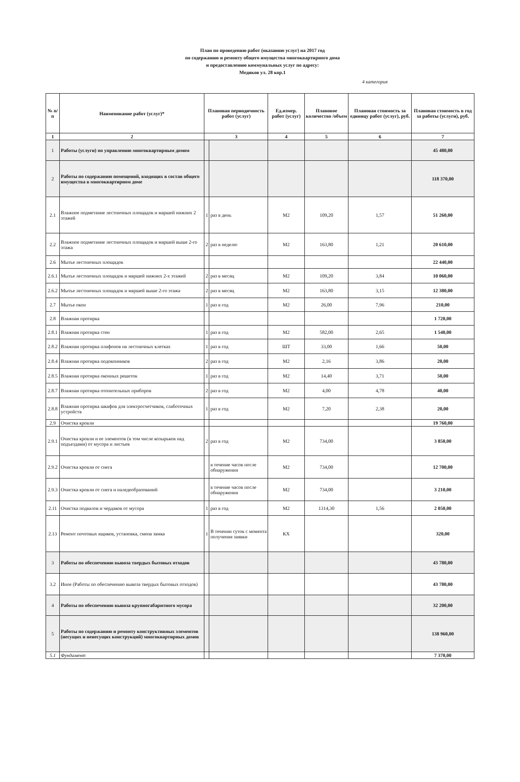План по проведению работ (оказанию услуг) на 2017 год
по содержанию и ремонту общего имущества многоквартирного дома
и предоставлению коммунальных услуг по адресу:
Медиков ул. 28 кор.1
4 категория
| № п/п | Наименование работ (услуг)* | Плановая периодичность работ (услуг) | | Ед.измер. работ (услуг) | Плановое количество /объем | Плановая стоимость за единицу работ (услуг), руб. | Плановая стоимость в год за работы (услуги), руб. |
| --- | --- | --- | --- | --- | --- | --- | --- |
| 1 | 2 | 3 | | 4 | 5 | 6 | 7 |
| 1 | Работы (услуги) по управлению многоквартирным домом | | | | | | 45 480,00 |
| 2 | Работы по содержанию помещений, входящих в состав общего имущества в многоквартирном доме | | | | | | 118 370,00 |
| 2.1 | Влажное подметание лестничных площадок и маршей нижних 2 этажей | 1 | раз в день | М2 | 109,20 | 1,57 | 51 260,00 |
| 2.2 | Влажное подметание лестничных площадок и маршей выше 2-го этажа | 2 | раз в неделю | М2 | 163,80 | 1,21 | 20 610,00 |
| 2.6 | Мытье лестничных площадок | | | | | | 22 440,00 |
| 2.6.1 | Мытье лестничных площадок и маршей нижних 2-х этажей | 2 | раз в месяц | М2 | 109,20 | 3,84 | 10 060,00 |
| 2.6.2 | Мытье лестничных площадок и маршей выше 2-го этажа | 2 | раз в месяц | М2 | 163,80 | 3,15 | 12 380,00 |
| 2.7 | Мытье окон | 1 | раз в год | М2 | 26,00 | 7,96 | 210,00 |
| 2.8 | Влажная протирка | | | | | | 1 720,00 |
| 2.8.1 | Влажная протирка стен | 1 | раз в год | М2 | 582,00 | 2,65 | 1 540,00 |
| 2.8.2 | Влажная протирка плафонов на лестничных клетках | 1 | раз в год | ШТ | 33,00 | 1,66 | 50,00 |
| 2.8.4 | Влажная протирка подоконников | 2 | раз в год | М2 | 2,16 | 3,86 | 20,00 |
| 2.8.5 | Влажная протирка оконных решеток | 1 | раз в год | М2 | 14,40 | 3,71 | 50,00 |
| 2.8.7 | Влажная протирка отопительных приборов | 2 | раз в год | М2 | 4,00 | 4,78 | 40,00 |
| 2.8.8 | Влажная протирка шкафов для электросчетчиков, слаботочных устройств | 1 | раз в год | М2 | 7,20 | 2,38 | 20,00 |
| 2.9 | Очистка кровли | | | | | | 19 760,00 |
| 2.9.1 | Очистка кровли и ее элементов (в том числе козырьков над подъездами) от мусора и листьев | 2 | раз в год | М2 | 734,00 | | 3 850,00 |
| 2.9.2 | Очистка кровли от снега | | в течение часов после обнаружения | М2 | 734,00 | | 12 700,00 |
| 2.9.3 | Очистка кровли от снега и наледеобразований | | в течение часов после обнаружения | М2 | 734,00 | | 3 210,00 |
| 2.11 | Очистка подвалов и чердаков от мусора | 1 | раз в год | М2 | 1314,30 | 1,56 | 2 050,00 |
| 2.13 | Ремонт почтовых ящиков, установка, смена замка | 1 | В течении суток с момента получения заявки | КХ | | | 320,00 |
| 3 | Работы по обеспечению вывоза твердых бытовых отходов | | | | | | 43 780,00 |
| 3.2 | Иное (Работы по обеспечению вывоза твердых бытовых отходов) | | | | | | 43 780,00 |
| 4 | Работы по обеспечению вывоза крупногабаритного мусора | | | | | | 32 200,00 |
| 5 | Работы по содержанию и ремонту конструктивных элементов (несущих и ненесущих конструкций) многоквартирных домов | | | | | | 138 960,00 |
| 5.1 | Фундамент | | | | | | 7 370,00 |